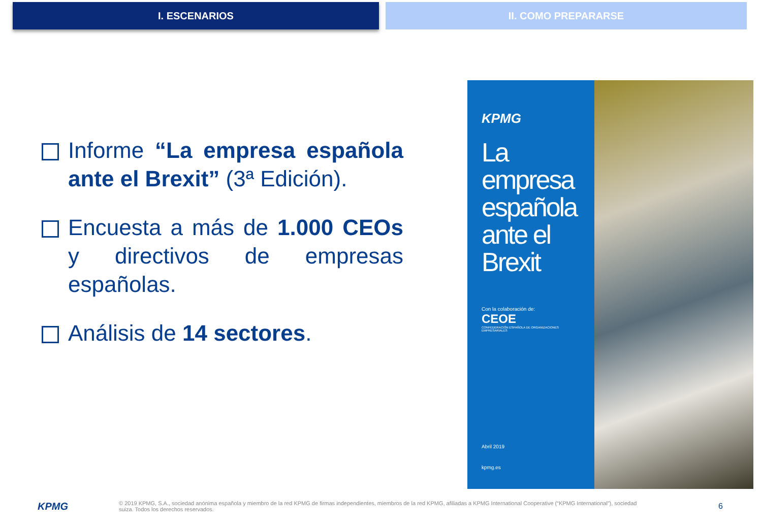I. ESCENARIOS II. COMO PREPARARSE
Informe “La empresa española ante el Brexit” (3ª Edición).
Encuesta a más de 1.000 CEOs y directivos de empresas españolas.
Análisis de 14 sectores.
KPMG
La empresa española ante el Brexit
Con la colaboración de:
CEOE
CONFEDERACIÓN ESPAÑOLA DE ORGANIZACIONES EMPRESARIALES
Abril 2019
kpmg.es
KPMG
© 2019 KPMG, S.A., sociedad anónima española y miembro de la red KPMG de firmas independientes, miembros de la red KPMG, afiliadas a KPMG International Cooperative (“KPMG International”), sociedad suiza. Todos los derechos reservados.
6